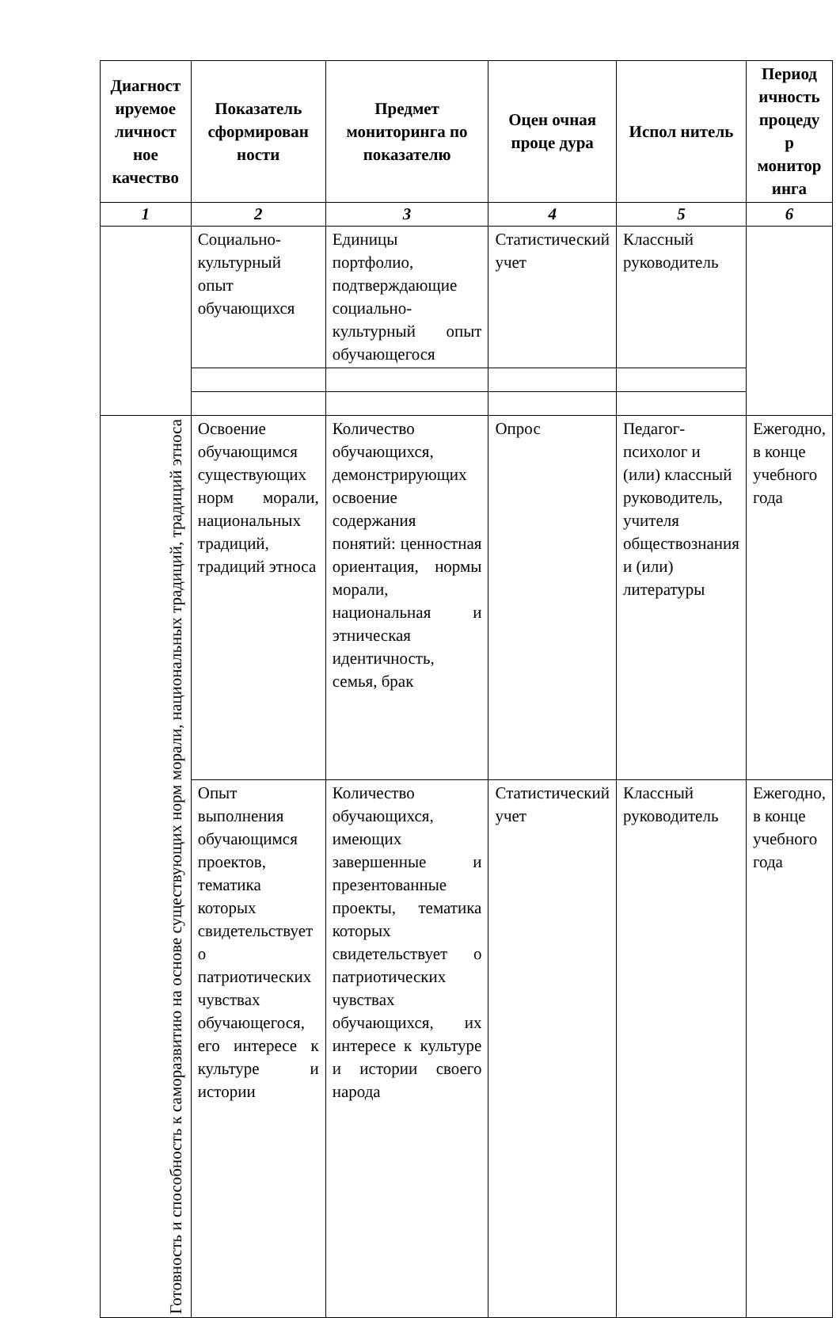| Диагност ируемое личност ное качество | Показатель сформирован ности | Предмет мониторинга по показателю | Оцен очная проце дура | Испол нитель | Период ичность процеду р монитор инга |
| --- | --- | --- | --- | --- | --- |
| 1 | 2 | 3 | 4 | 5 | 6 |
| | Социально-культурный опыт обучающихся | Единицы портфолио, подтверждающие социально-культурный опыт обучающегося | Статистический учет | Классный руководитель | |
| Готовность и способность к саморазвитию на основе существующих норм морали, национальных традиций, традиций этноса | Освоение обучающимся существующих норм морали, национальных традиций, традиций этноса | Количество обучающихся, демонстрирующих освоение содержания понятий: ценностная ориентация, нормы морали, национальная и этническая идентичность, семья, брак | Опрос | Педагог-психолог и (или) классный руководитель, учителя обществознания и (или) литературы | Ежегодно, в конце учебного года |
| | Опыт выполнения обучающимся проектов, тематика которых свидетельствует о патриотических чувствах обучающегося, его интересе к культуре и истории | Количество обучающихся, имеющих завершенные и презентованные проекты, тематика которых свидетельствует о патриотических чувствах обучающихся, их интересе к культуре и истории своего народа | Статистический учет | Классный руководитель | Ежегодно, в конце учебного года |